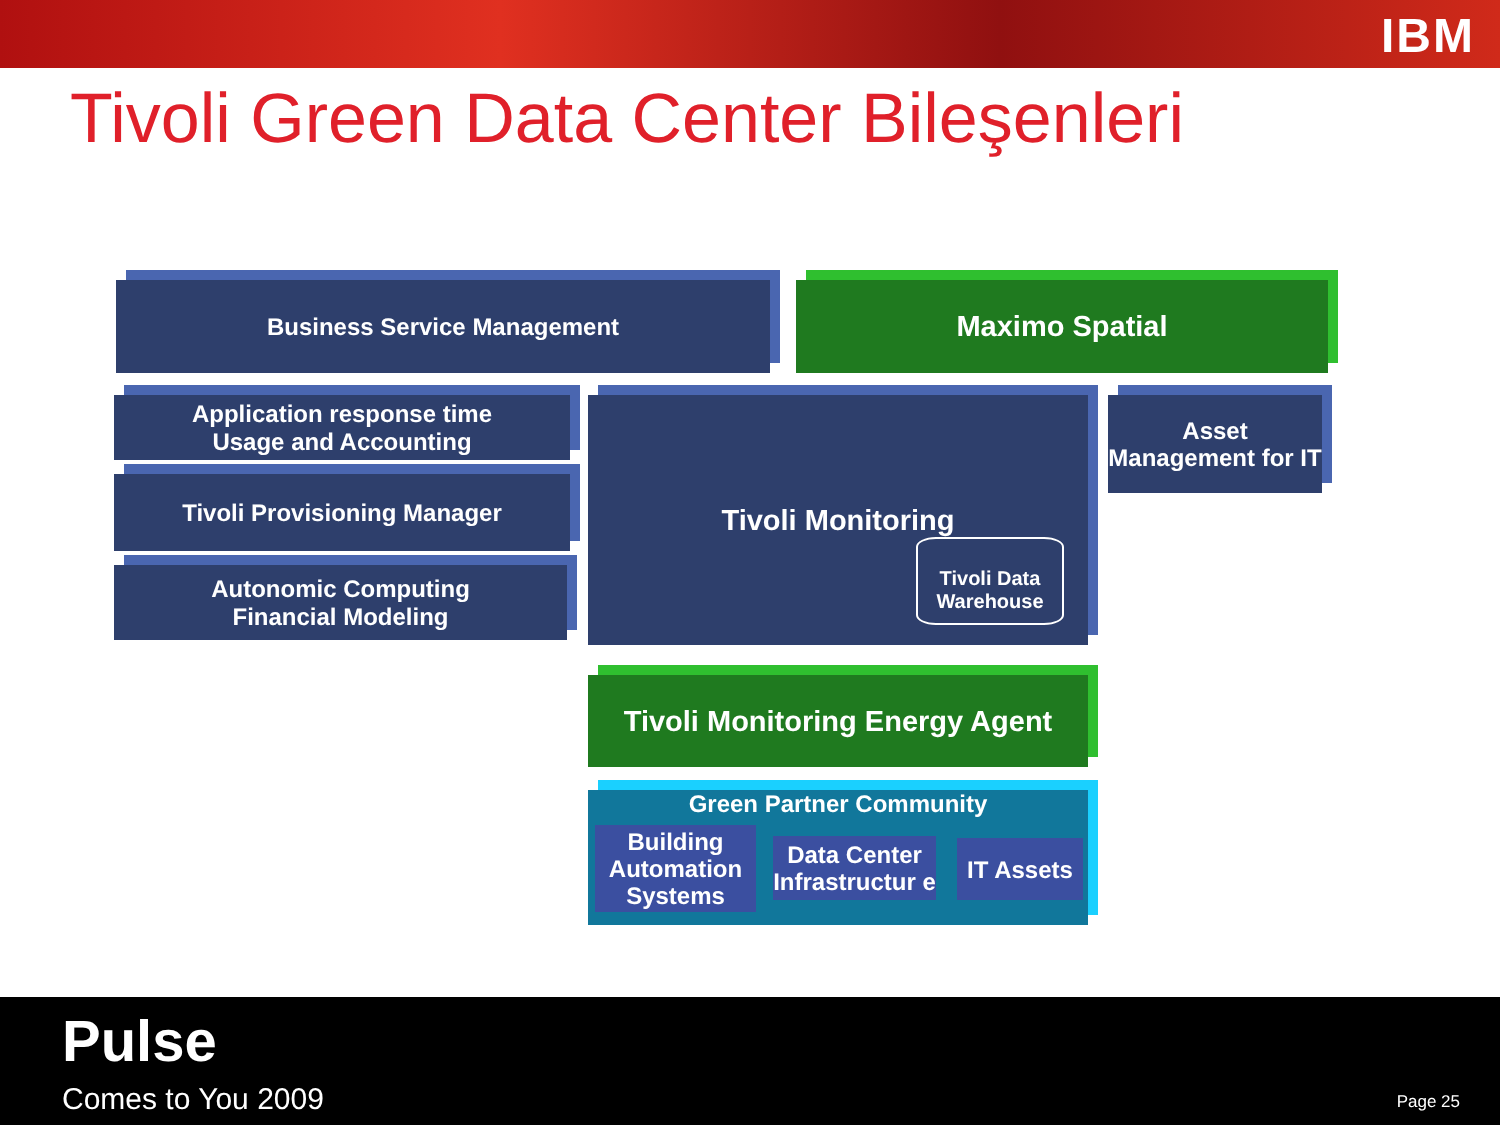IBM
Tivoli Green Data Center Bileşenleri
Business Service Management Maximo Spatial
Application response time
Usage and Accounting
Tivoli Provisioning Manager
Autonomic Computing
Financial Modeling
Tivoli Monitoring
Tivoli Data Warehouse
Asset Management for IT
Tivoli Monitoring Energy Agent
Green Partner Community
Building Automation Systems
Data Center Infrastructur e
IT Assets
Pulse
Comes to You 2009 Page 25